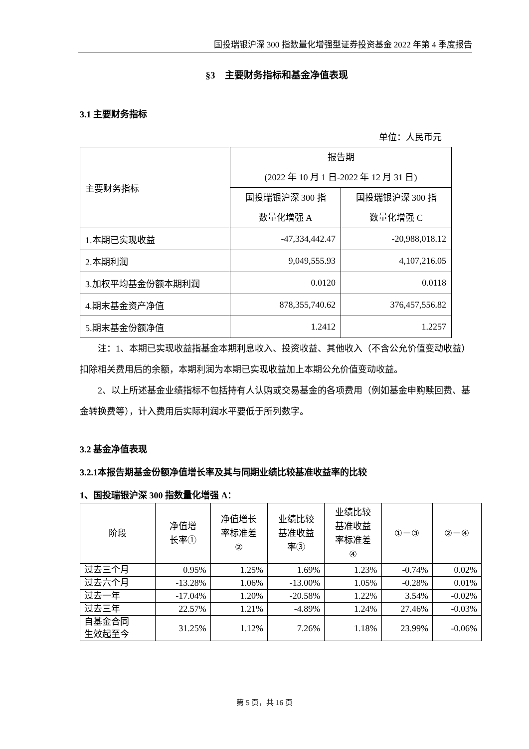国投瑞银沪深 300 指数量化增强型证券投资基金 2022 年第 4 季度报告
§3　主要财务指标和基金净值表现
3.1 主要财务指标
单位：人民币元
| 主要财务指标 | 报告期 (2022 年 10 月 1 日-2022 年 12 月 31 日) | |
| --- | --- | --- |
| | 国投瑞银沪深 300 指 数量化增强 A | 国投瑞银沪深 300 指 数量化增强 C |
| 1.本期已实现收益 | -47,334,442.47 | -20,988,018.12 |
| 2.本期利润 | 9,049,555.93 | 4,107,216.05 |
| 3.加权平均基金份额本期利润 | 0.0120 | 0.0118 |
| 4.期末基金资产净值 | 878,355,740.62 | 376,457,556.82 |
| 5.期末基金份额净值 | 1.2412 | 1.2257 |
注：1、本期已实现收益指基金本期利息收入、投资收益、其他收入（不含公允价值变动收益）扣除相关费用后的余额，本期利润为本期已实现收益加上本期公允价值变动收益。
2、以上所述基金业绩指标不包括持有人认购或交易基金的各项费用（例如基金申购赎回费、基金转换费等），计入费用后实际利润水平要低于所列数字。
3.2 基金净值表现
3.2.1本报告期基金份额净值增长率及其与同期业绩比较基准收益率的比较
1、国投瑞银沪深 300 指数量化增强 A：
| 阶段 | 净值增 长率① | 净值增长 率标准差 ② | 业绩比较 基准收益 率③ | 业绩比较 基准收益 率标准差 ④ | ①－③ | ②－④ |
| --- | --- | --- | --- | --- | --- | --- |
| 过去三个月 | 0.95% | 1.25% | 1.69% | 1.23% | -0.74% | 0.02% |
| 过去六个月 | -13.28% | 1.06% | -13.00% | 1.05% | -0.28% | 0.01% |
| 过去一年 | -17.04% | 1.20% | -20.58% | 1.22% | 3.54% | -0.02% |
| 过去三年 | 22.57% | 1.21% | -4.89% | 1.24% | 27.46% | -0.03% |
| 自基金合同 生效起至今 | 31.25% | 1.12% | 7.26% | 1.18% | 23.99% | -0.06% |
第 5 页，共 16 页